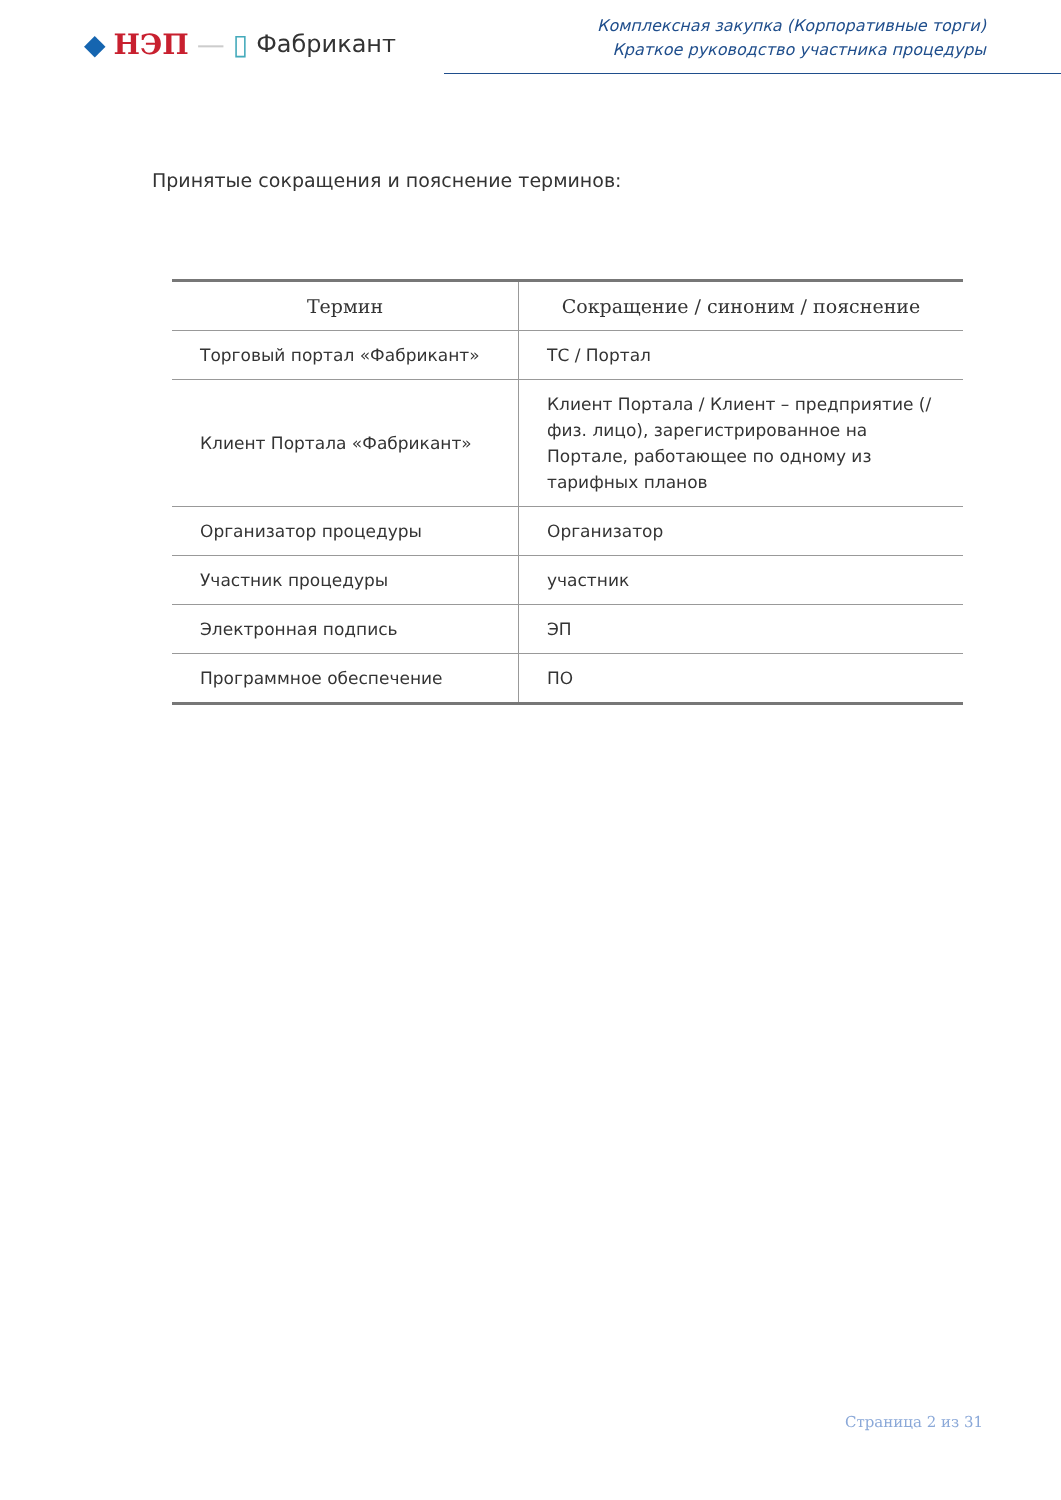◆ НЭП — ▯ Фабрикант
Комплексная закупка (Корпоративные торги)
Краткое руководство участника процедуры
Принятые сокращения и пояснение терминов:
| Термин | Сокращение / синоним / пояснение |
| --- | --- |
| Торговый портал «Фабрикант» | ТС / Портал |
| Клиент Портала «Фабрикант» | Клиент Портала / Клиент – предприятие (/физ. лицо), зарегистрированное на Портале, работающее по одному из тарифных планов |
| Организатор процедуры | Организатор |
| Участник процедуры | участник |
| Электронная подпись | ЭП |
| Программное обеспечение | ПО |
Страница 2 из 31